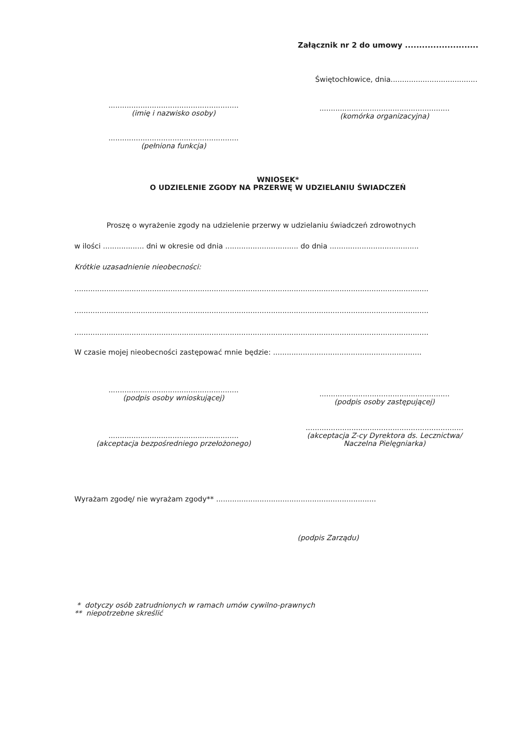Załącznik nr 2 do umowy ..........................
Świętochłowice, dnia......................................
.........................................................
(imię i nazwisko osoby)
.........................................................
(pełniona funkcja)
.........................................................
(komórka organizacyjna)
WNIOSEK*
O UDZIELENIE ZGODY NA PRZERWĘ W UDZIELANIU ŚWIADCZEŃ
Proszę o wyrażenie zgody na udzielenie przerwy w udzielaniu świadczeń zdrowotnych
w ilości .................. dni w okresie od dnia ................................ do dnia .......................................
Krótkie uzasadnienie nieobecności:
...........................................................................................................................................................
...........................................................................................................................................................
...........................................................................................................................................................
W czasie mojej nieobecności zastępować mnie będzie: .................................................................
.........................................................
(podpis osoby wnioskującej)
.........................................................
(akceptacja bezpośredniego przełożonego)
.........................................................
(podpis osoby zastępującej)
.....................................................................
(akceptacja Z-cy Dyrektora ds. Lecznictwa/
Naczelna Pielęgniarka)
Wyrażam zgodę/ nie wyrażam zgody** ......................................................................
(podpis Zarządu)
* dotyczy osób zatrudnionych w ramach umów cywilno-prawnych
** niepotrzebne skreślić